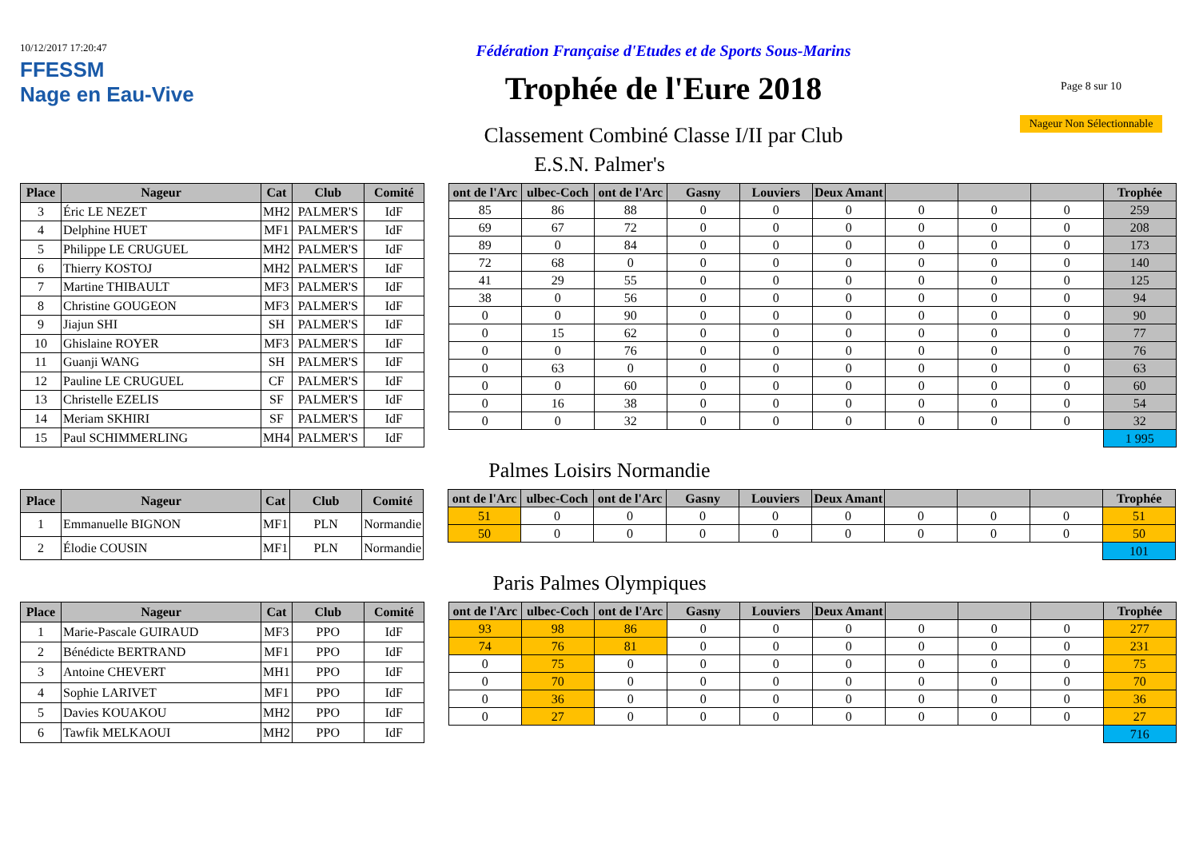10/12/2017 17:20:47
FFESSM
Nage en Eau-Vive
Fédération Française d'Etudes et de Sports Sous-Marins
Trophée de l'Eure 2018
Classement Combiné Classe I/II par Club
Page 8 sur 10
Nageur Non Sélectionnable
E.S.N. Palmer's
| Place | Nageur | Cat | Club | Comité |
| --- | --- | --- | --- | --- |
| 3 | Éric LE NEZET | MH2 | PALMER'S | IdF |
| 4 | Delphine HUET | MF1 | PALMER'S | IdF |
| 5 | Philippe LE CRUGUEL | MH2 | PALMER'S | IdF |
| 6 | Thierry KOSTOJ | MH2 | PALMER'S | IdF |
| 7 | Martine THIBAULT | MF3 | PALMER'S | IdF |
| 8 | Christine GOUGEON | MF3 | PALMER'S | IdF |
| 9 | Jiajun SHI | SH | PALMER'S | IdF |
| 10 | Ghislaine ROYER | MF3 | PALMER'S | IdF |
| 11 | Guanji WANG | SH | PALMER'S | IdF |
| 12 | Pauline LE CRUGUEL | CF | PALMER'S | IdF |
| 13 | Christelle EZELIS | SF | PALMER'S | IdF |
| 14 | Meriam SKHIRI | SF | PALMER'S | IdF |
| 15 | Paul SCHIMMERLING | MH4 | PALMER'S | IdF |
| ont de l'Arc | ulbec-Coch | ont de l'Arc | Gasny | Louviers | Deux Amant | | | | Trophée |
| --- | --- | --- | --- | --- | --- | --- | --- | --- | --- |
| 85 | 86 | 88 | 0 | 0 | 0 | 0 | 0 | 0 | 259 |
| 69 | 67 | 72 | 0 | 0 | 0 | 0 | 0 | 0 | 208 |
| 89 | 0 | 84 | 0 | 0 | 0 | 0 | 0 | 0 | 173 |
| 72 | 68 | 0 | 0 | 0 | 0 | 0 | 0 | 0 | 140 |
| 41 | 29 | 55 | 0 | 0 | 0 | 0 | 0 | 0 | 125 |
| 38 | 0 | 56 | 0 | 0 | 0 | 0 | 0 | 0 | 94 |
| 0 | 0 | 90 | 0 | 0 | 0 | 0 | 0 | 0 | 90 |
| 0 | 15 | 62 | 0 | 0 | 0 | 0 | 0 | 0 | 77 |
| 0 | 0 | 76 | 0 | 0 | 0 | 0 | 0 | 0 | 76 |
| 0 | 63 | 0 | 0 | 0 | 0 | 0 | 0 | 0 | 63 |
| 0 | 0 | 60 | 0 | 0 | 0 | 0 | 0 | 0 | 60 |
| 0 | 16 | 38 | 0 | 0 | 0 | 0 | 0 | 0 | 54 |
| 0 | 0 | 32 | 0 | 0 | 0 | 0 | 0 | 0 | 32 |
| | | | | | | | | | 1 995 |
Palmes Loisirs Normandie
| Place | Nageur | Cat | Club | Comité |
| --- | --- | --- | --- | --- |
| 1 | Emmanuelle BIGNON | MF1 | PLN | Normandie |
| 2 | Élodie COUSIN | MF1 | PLN | Normandie |
| ont de l'Arc | ulbec-Coch | ont de l'Arc | Gasny | Louviers | Deux Amant | | | | Trophée |
| --- | --- | --- | --- | --- | --- | --- | --- | --- | --- |
| 51 | 0 | 0 | 0 | 0 | 0 | 0 | 0 | 0 | 51 |
| 50 | 0 | 0 | 0 | 0 | 0 | 0 | 0 | 0 | 50 |
| | | | | | | | | | 101 |
Paris Palmes Olympiques
| Place | Nageur | Cat | Club | Comité |
| --- | --- | --- | --- | --- |
| 1 | Marie-Pascale GUIRAUD | MF3 | PPO | IdF |
| 2 | Bénédicte BERTRAND | MF1 | PPO | IdF |
| 3 | Antoine CHEVERT | MH1 | PPO | IdF |
| 4 | Sophie LARIVET | MF1 | PPO | IdF |
| 5 | Davies KOUAKOU | MH2 | PPO | IdF |
| 6 | Tawfik MELKAOUI | MH2 | PPO | IdF |
| ont de l'Arc | ulbec-Coch | ont de l'Arc | Gasny | Louviers | Deux Amant | | | | Trophée |
| --- | --- | --- | --- | --- | --- | --- | --- | --- | --- |
| 93 | 98 | 86 | 0 | 0 | 0 | 0 | 0 | 0 | 277 |
| 74 | 76 | 81 | 0 | 0 | 0 | 0 | 0 | 0 | 231 |
| 0 | 75 | 0 | 0 | 0 | 0 | 0 | 0 | 0 | 75 |
| 0 | 70 | 0 | 0 | 0 | 0 | 0 | 0 | 0 | 70 |
| 0 | 36 | 0 | 0 | 0 | 0 | 0 | 0 | 0 | 36 |
| 0 | 27 | 0 | 0 | 0 | 0 | 0 | 0 | 0 | 27 |
| | | | | | | | | | 716 |